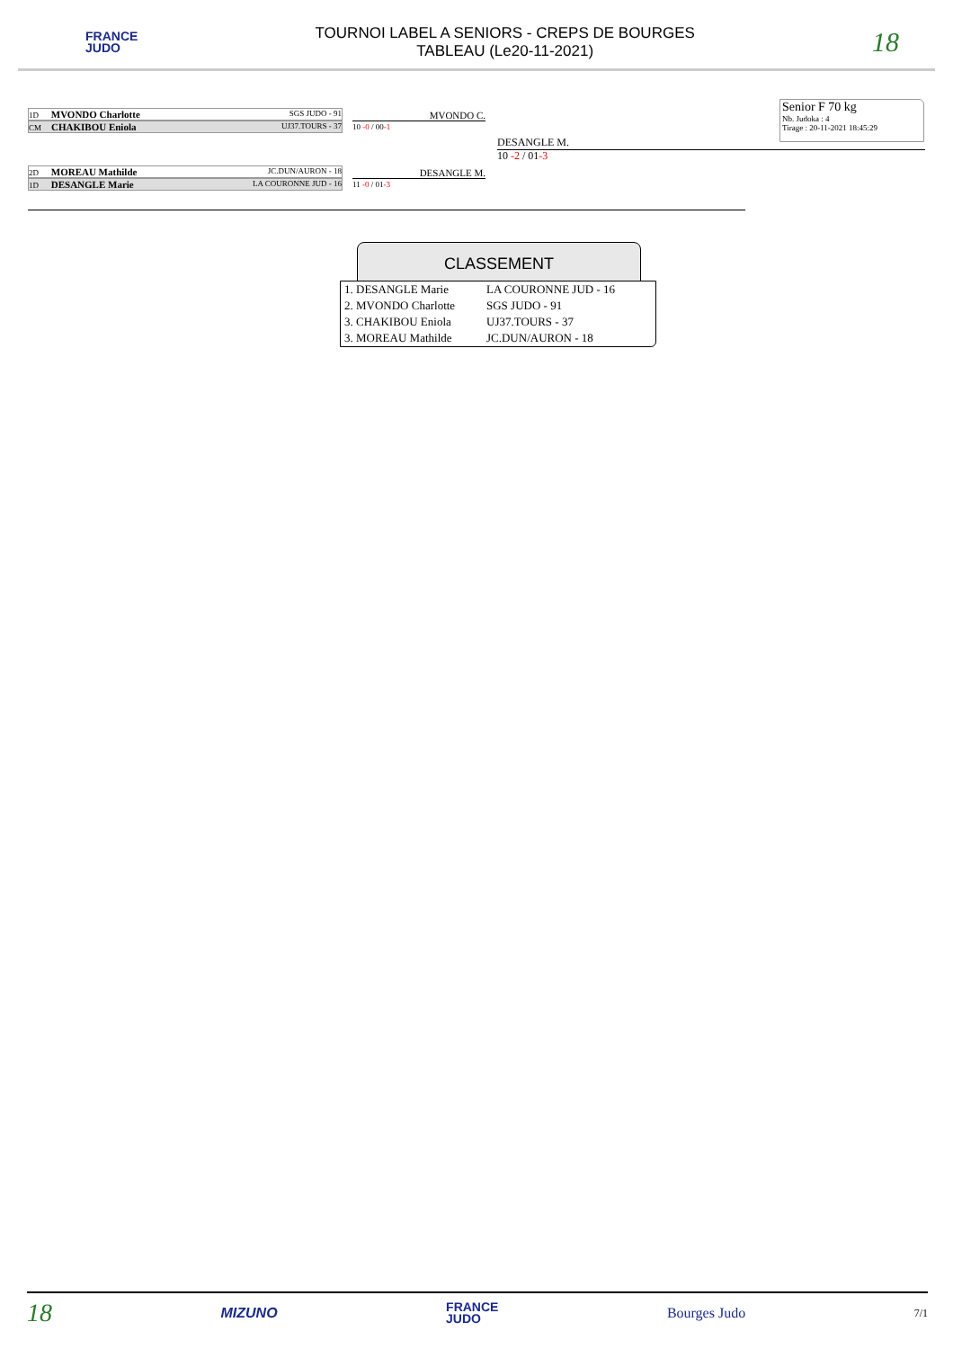FRANCE
JUDO
TOURNOI LABEL A SENIORS - CREPS DE BOURGES
TABLEAU (Le20-11-2021)
18
1D MVONDO Charlotte SGS JUDO - 91
CM CHAKIBOU Eniola UJ37.TOURS - 37
2D MOREAU Mathilde JC.DUN/AURON - 18
1D DESANGLE Marie LA COURONNE JUD - 16
MVONDO C.
10 -0 / 00-1
DESANGLE M.
11 -0 / 01-3
DESANGLE M.
10 -2 / 01-3
Senior F 70 kg
Nb. Judoka : 4
Tirage : 20-11-2021 18:45:29
CLASSEMENT
| 1. DESANGLE Marie | LA COURONNE JUD - 16 |
| 2. MVONDO Charlotte | SGS JUDO - 91 |
| 3. CHAKIBOU Eniola | UJ37.TOURS - 37 |
| 3. MOREAU Mathilde | JC.DUN/AURON - 18 |
18 MIZUNO FRANCE
JUDO Bourges Judo 7/1